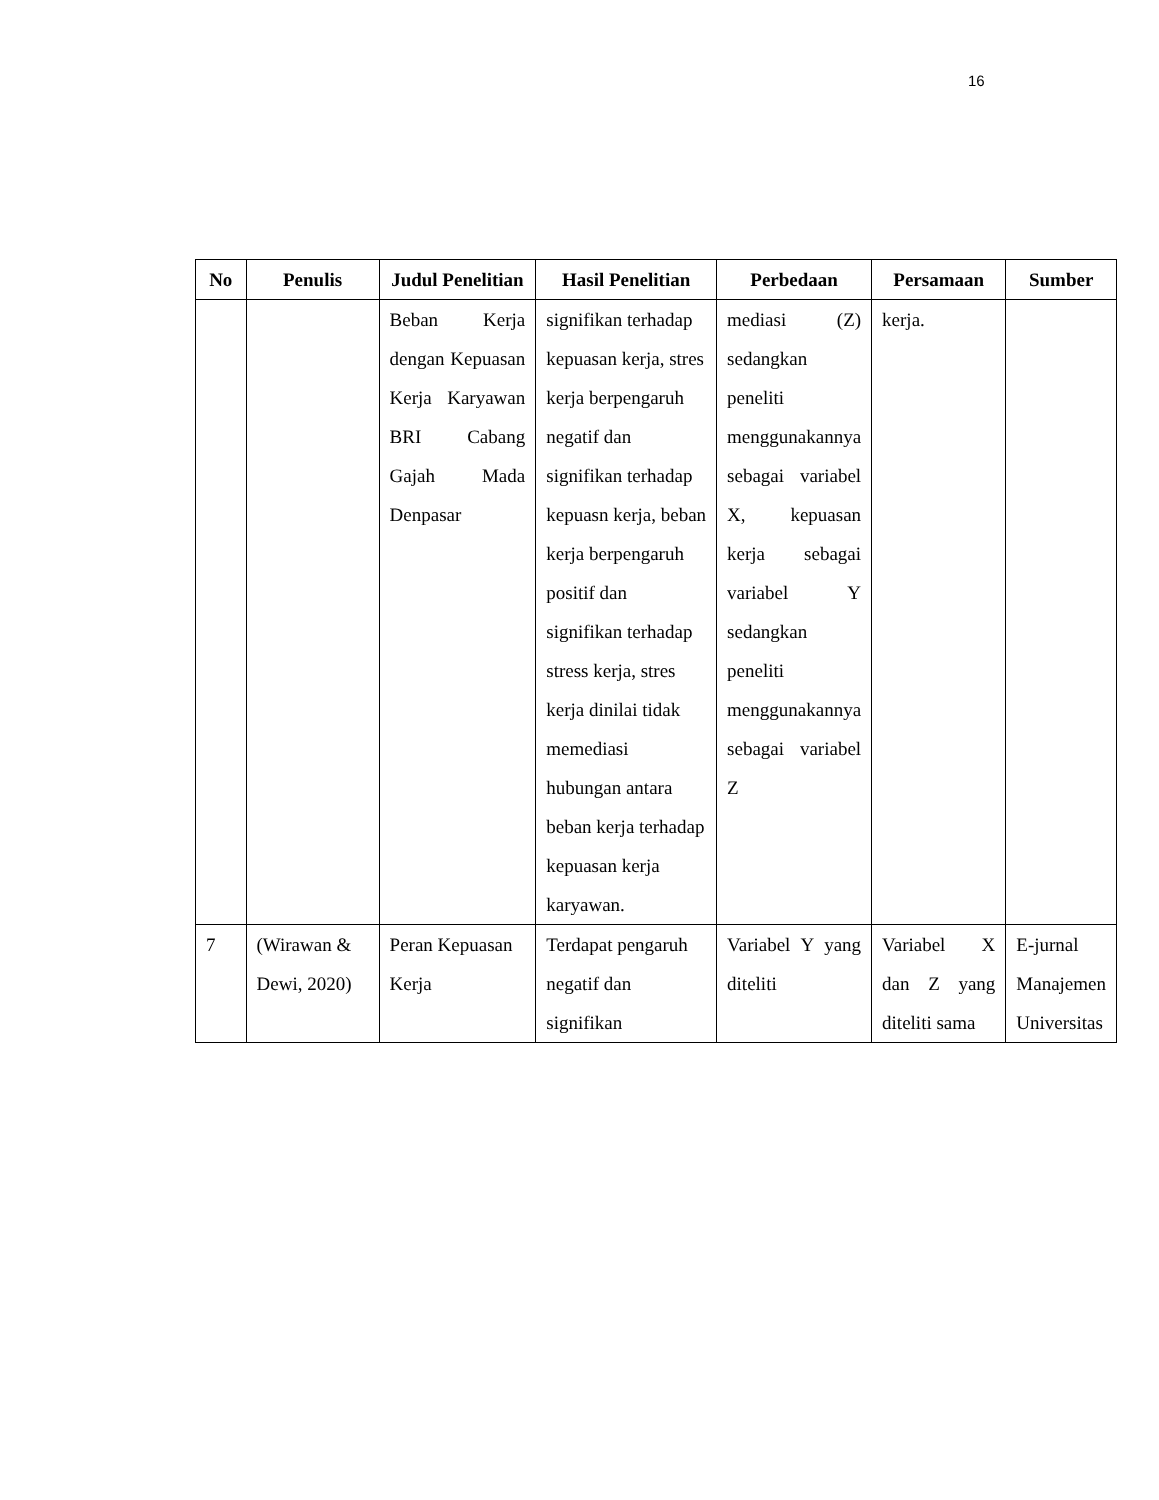16
| No | Penulis | Judul Penelitian | Hasil Penelitian | Perbedaan | Persamaan | Sumber |
| --- | --- | --- | --- | --- | --- | --- |
| | | Beban Kerja dengan Kepuasan Kerja Karyawan BRI Cabang Gajah Mada Denpasar | signifikan terhadap kepuasan kerja, stres kerja berpengaruh negatif dan signifikan terhadap kepuasn kerja, beban kerja berpengaruh positif dan signifikan terhadap stress kerja, stres kerja dinilai tidak memediasi hubungan antara beban kerja terhadap kepuasan kerja karyawan. | mediasi (Z) sedangkan peneliti menggunakannya sebagai variabel X, kepuasan kerja sebagai variabel Y sedangkan peneliti menggunakannya sebagai variabel Z | kerja. | |
| 7 | (Wirawan & Dewi, 2020) | Peran Kepuasan Kerja | Terdapat pengaruh negatif dan signifikan | Variabel Y yang diteliti | Variabel X dan Z yang diteliti sama | E-jurnal Manajemen Universitas |